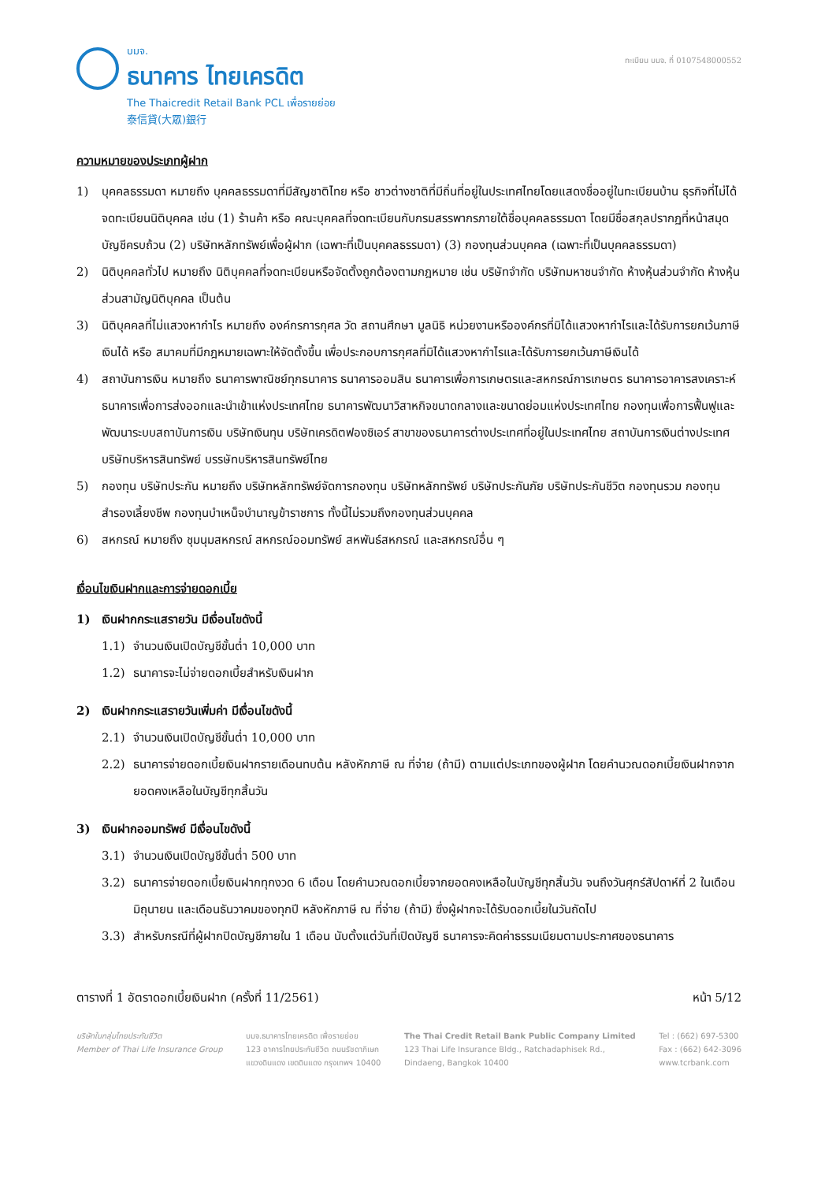บมจ.
ธนาคาร ไทยเครดิต
The Thaicredit Retail Bank PCL เพื่อรายย่อย
泰信貸(大眾)銀行
ทะเบียน บมจ. ที่ 0107548000552
ความหมายของประเภทผู้ฝาก
1) บุคคลธรรมดา หมายถึง บุคคลธรรมดาที่มีสัญชาติไทย หรือ ชาวต่างชาติที่มีถิ่นที่อยู่ในประเทศไทยโดยแสดงชื่ออยู่ในทะเบียนบ้าน ธุรกิจที่ไม่ได้จดทะเบียนนิติบุคคล เช่น (1) ร้านค้า หรือ คณะบุคคลที่จดทะเบียนกับกรมสรรพากรภายใต้ชื่อบุคคลธรรมดา โดยมีชื่อสกุลปรากฏที่หน้าสมุดบัญชีครบถ้วน (2) บริษัทหลักทรัพย์เพื่อผู้ฝาก (เฉพาะที่เป็นบุคคลธรรมดา) (3) กองทุนส่วนบุคคล (เฉพาะที่เป็นบุคคลธรรมดา)
2) นิติบุคคลทั่วไป หมายถึง นิติบุคคลที่จดทะเบียนหรือจัดตั้งถูกต้องตามกฎหมาย เช่น บริษัทจำกัด บริษัทมหาชนจำกัด ห้างหุ้นส่วนจำกัด ห้างหุ้นส่วนสามัญนิติบุคคล เป็นต้น
3) นิติบุคคลที่ไม่แสวงหากำไร หมายถึง องค์กรการกุศล วัด สถานศึกษา มูลนิธิ หน่วยงานหรือองค์กรที่มิได้แสวงหากำไรและได้รับการยกเว้นภาษีเงินได้ หรือ สมาคมที่มีกฎหมายเฉพาะให้จัดตั้งขึ้น เพื่อประกอบการกุศลที่มิได้แสวงหากำไรและได้รับการยกเว้นภาษีเงินได้
4) สถาบันการเงิน หมายถึง ธนาคารพาณิชย์ทุกธนาคาร ธนาคารออมสิน ธนาคารเพื่อการเกษตรและสหกรณ์การเกษตร ธนาคารอาคารสงเคราะห์ ธนาคารเพื่อการส่งออกและนำเข้าแห่งประเทศไทย ธนาคารพัฒนาวิสาหกิจขนาดกลางและขนาดย่อมแห่งประเทศไทย กองทุนเพื่อการฟื้นฟูและพัฒนาระบบสถาบันการเงิน บริษัทเงินทุน บริษัทเครดิตฟองซิเอร์ สาขาของธนาคารต่างประเทศที่อยู่ในประเทศไทย สถาบันการเงินต่างประเทศ บริษัทบริหารสินทรัพย์ บรรษัทบริหารสินทรัพย์ไทย
5) กองทุน บริษัทประกัน หมายถึง บริษัทหลักทรัพย์จัดการกองทุน บริษัทหลักทรัพย์ บริษัทประกันภัย บริษัทประกันชีวิต กองทุนรวม กองทุนสำรองเลี้ยงชีพ กองทุนบำเหน็จบำนาญข้าราชการ ทั้งนี้ไม่รวมถึงกองทุนส่วนบุคคล
6) สหกรณ์ หมายถึง ชุมนุมสหกรณ์ สหกรณ์ออมทรัพย์ สหพันธ์สหกรณ์ และสหกรณ์อื่น ๆ
เงื่อนไขเงินฝากและการจ่ายดอกเบี้ย
1) เงินฝากกระแสรายวัน มีเงื่อนไขดังนี้
1.1) จำนวนเงินเปิดบัญชีขั้นต่ำ 10,000 บาท
1.2) ธนาคารจะไม่จ่ายดอกเบี้ยสำหรับเงินฝาก
2) เงินฝากกระแสรายวันเพิ่มค่า มีเงื่อนไขดังนี้
2.1) จำนวนเงินเปิดบัญชีขั้นต่ำ 10,000 บาท
2.2) ธนาคารจ่ายดอกเบี้ยเงินฝากรายเดือนทบต้น หลังหักภาษี ณ ที่จ่าย (ถ้ามี) ตามแต่ประเภทของผู้ฝาก โดยคำนวณดอกเบี้ยเงินฝากจากยอดคงเหลือในบัญชีทุกสิ้นวัน
3) เงินฝากออมทรัพย์ มีเงื่อนไขดังนี้
3.1) จำนวนเงินเปิดบัญชีขั้นต่ำ 500 บาท
3.2) ธนาคารจ่ายดอกเบี้ยเงินฝากทุกงวด 6 เดือน โดยคำนวณดอกเบี้ยจากยอดคงเหลือในบัญชีทุกสิ้นวัน จนถึงวันศุกร์สัปดาห์ที่ 2 ในเดือนมิถุนายน และเดือนธันวาคมของทุกปี หลังหักภาษี ณ ที่จ่าย (ถ้ามี) ซึ่งผู้ฝากจะได้รับดอกเบี้ยในวันถัดไป
3.3) สำหรับกรณีที่ผู้ฝากปิดบัญชีภายใน 1 เดือน นับตั้งแต่วันที่เปิดบัญชี ธนาคารจะคิดค่าธรรมเนียมตามประกาศของธนาคาร
ตารางที่ 1 อัตราดอกเบี้ยเงินฝาก (ครั้งที่ 11/2561) หน้า 5/12
บริษัทในกลุ่มไทยประกันชีวิต
Member of Thai Life Insurance Group
บมจ.ธนาคารไทยเครดิต เพื่อรายย่อย
123 อาคารไทยประกันชีวิต ถนนรัชดาภิเษก
แขวงดินแดง เขตดินแดง กรุงเทพฯ 10400
The Thai Credit Retail Bank Public Company Limited
123 Thai Life Insurance Bldg., Ratchadaphisek Rd.,
Dindaeng, Bangkok 10400
Tel : (662) 697-5300
Fax : (662) 642-3096
www.tcrbank.com